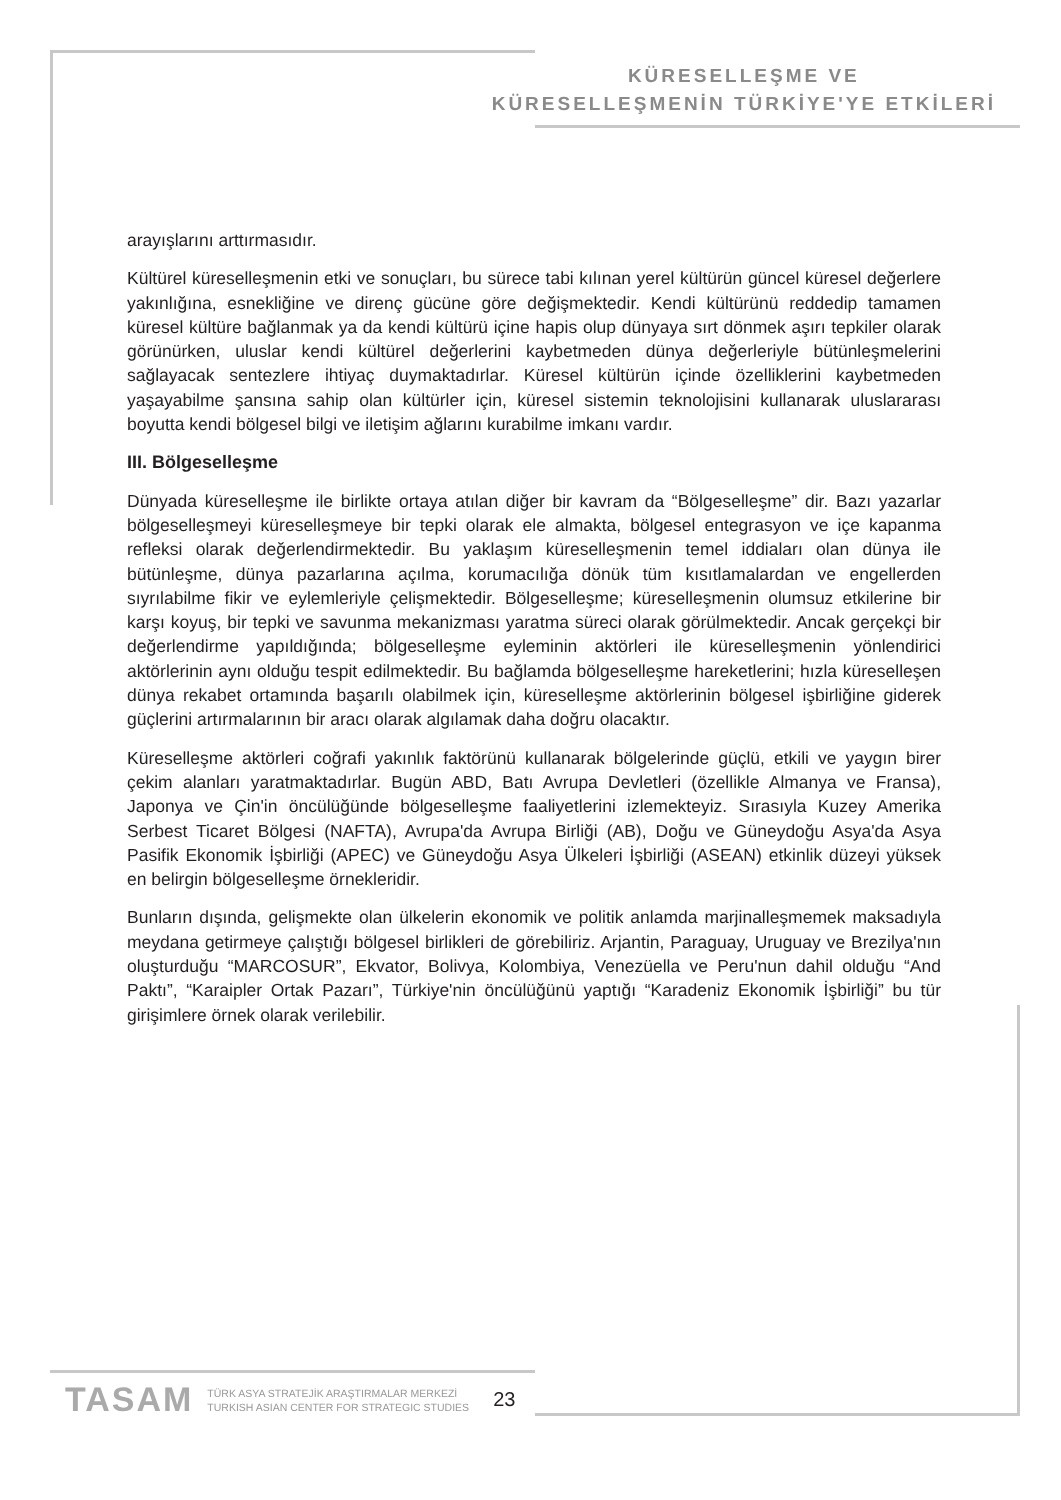KÜRESELLEŞME VE
KÜRESELLEŞMENİN TÜRKİYE'YE ETKİLERİ
arayışlarını arttırmasıdır.
Kültürel küreselleşmenin etki ve sonuçları, bu sürece tabi kılınan yerel kültürün güncel küresel değerlere yakınlığına, esnekliğine ve direnç gücüne göre değişmektedir. Kendi kültürünü reddedip tamamen küresel kültüre bağlanmak ya da kendi kültürü içine hapis olup dünyaya sırt dönmek aşırı tepkiler olarak görünürken, uluslar kendi kültürel değerlerini kaybetmeden dünya değerleriyle bütünleşmelerini sağlayacak sentezlere ihtiyaç duymaktadırlar. Küresel kültürün içinde özelliklerini kaybetmeden yaşayabilme şansına sahip olan kültürler için, küresel sistemin teknolojisini kullanarak uluslararası boyutta kendi bölgesel bilgi ve iletişim ağlarını kurabilme imkanı vardır.
III. Bölgeselleşme
Dünyada küreselleşme ile birlikte ortaya atılan diğer bir kavram da “Bölgeselleşme” dir. Bazı yazarlar bölgeselleşmeyi küreselleşmeye bir tepki olarak ele almakta, bölgesel entegrasyon ve içe kapanma refleksi olarak değerlendirmektedir. Bu yaklaşım küreselleşmenin temel iddiaları olan dünya ile bütünleşme, dünya pazarlarına açılma, korumacılığa dönük tüm kısıtlamalardan ve engellerden sıyrılabilme fikir ve eylemleriyle çelişmektedir. Bölgeselleşme; küreselleşmenin olumsuz etkilerine bir karşı koyuş, bir tepki ve savunma mekanizması yaratma süreci olarak görülmektedir. Ancak gerçekçi bir değerlendirme yapıldığında; bölgeselleşme eyleminin aktörleri ile küreselleşmenin yönlendirici aktörlerinin aynı olduğu tespit edilmektedir. Bu bağlamda bölgeselleşme hareketlerini; hızla küreselleşen dünya rekabet ortamında başarılı olabilmek için, küreselleşme aktörlerinin bölgesel işbirliğine giderek güçlerini artırmalarının bir aracı olarak algılamak daha doğru olacaktır.
Küreselleşme aktörleri coğrafi yakınlık faktörünü kullanarak bölgelerinde güçlü, etkili ve yaygın birer çekim alanları yaratmaktadırlar. Bugün ABD, Batı Avrupa Devletleri (özellikle Almanya ve Fransa), Japonya ve Çin'in öncülüğünde bölgeselleşme faaliyetlerini izlemekteyiz. Sırasıyla Kuzey Amerika Serbest Ticaret Bölgesi (NAFTA), Avrupa'da Avrupa Birliği (AB), Doğu ve Güneydoğu Asya'da Asya Pasifik Ekonomik İşbirliği (APEC) ve Güneydoğu Asya Ülkeleri İşbirliği (ASEAN) etkinlik düzeyi yüksek en belirgin bölgeselleşme örnekleridir.
Bunların dışında, gelişmekte olan ülkelerin ekonomik ve politik anlamda marjinalleşmemek maksadıyla meydana getirmeye çalıştığı bölgesel birlikleri de görebiliriz. Arjantin, Paraguay, Uruguay ve Brezilya'nın oluşturduğu “MARCOSUR”, Ekvator, Bolivya, Kolombiya, Venezüella ve Peru'nun dahil olduğu “And Paktı”, “Karaipler Ortak Pazarı”, Türkiye'nin öncülüğünü yaptığı “Karadeniz Ekonomik İşbirliği” bu tür girişimlere örnek olarak verilebilir.
TASAM TÜRK ASYA STRATEJİK ARAŞTIRMALAR MERKEZİ
TURKISH ASIAN CENTER FOR STRATEGIC STUDIES 23